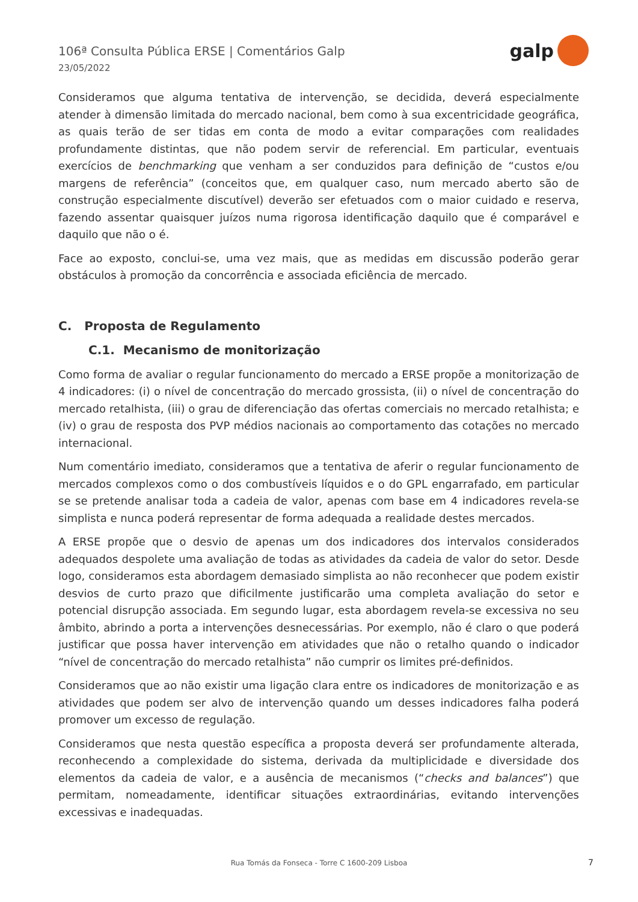106ª Consulta Pública ERSE | Comentários Galp
23/05/2022
galp
Consideramos que alguma tentativa de intervenção, se decidida, deverá especialmente atender à dimensão limitada do mercado nacional, bem como à sua excentricidade geográfica, as quais terão de ser tidas em conta de modo a evitar comparações com realidades profundamente distintas, que não podem servir de referencial. Em particular, eventuais exercícios de benchmarking que venham a ser conduzidos para definição de “custos e/ou margens de referência” (conceitos que, em qualquer caso, num mercado aberto são de construção especialmente discutível) deverão ser efetuados com o maior cuidado e reserva, fazendo assentar quaisquer juízos numa rigorosa identificação daquilo que é comparável e daquilo que não o é.
Face ao exposto, conclui-se, uma vez mais, que as medidas em discussão poderão gerar obstáculos à promoção da concorrência e associada eficiência de mercado.
C. Proposta de Regulamento
C.1. Mecanismo de monitorização
Como forma de avaliar o regular funcionamento do mercado a ERSE propõe a monitorização de 4 indicadores: (i) o nível de concentração do mercado grossista, (ii) o nível de concentração do mercado retalhista, (iii) o grau de diferenciação das ofertas comerciais no mercado retalhista; e (iv) o grau de resposta dos PVP médios nacionais ao comportamento das cotações no mercado internacional.
Num comentário imediato, consideramos que a tentativa de aferir o regular funcionamento de mercados complexos como o dos combustíveis líquidos e o do GPL engarrafado, em particular se se pretende analisar toda a cadeia de valor, apenas com base em 4 indicadores revela-se simplista e nunca poderá representar de forma adequada a realidade destes mercados.
A ERSE propõe que o desvio de apenas um dos indicadores dos intervalos considerados adequados despolete uma avaliação de todas as atividades da cadeia de valor do setor. Desde logo, consideramos esta abordagem demasiado simplista ao não reconhecer que podem existir desvios de curto prazo que dificilmente justificarão uma completa avaliação do setor e potencial disrupção associada. Em segundo lugar, esta abordagem revela-se excessiva no seu âmbito, abrindo a porta a intervenções desnecessárias. Por exemplo, não é claro o que poderá justificar que possa haver intervenção em atividades que não o retalho quando o indicador “nível de concentração do mercado retalhista” não cumprir os limites pré-definidos.
Consideramos que ao não existir uma ligação clara entre os indicadores de monitorização e as atividades que podem ser alvo de intervenção quando um desses indicadores falha poderá promover um excesso de regulação.
Consideramos que nesta questão específica a proposta deverá ser profundamente alterada, reconhecendo a complexidade do sistema, derivada da multiplicidade e diversidade dos elementos da cadeia de valor, e a ausência de mecanismos (“checks and balances”) que permitam, nomeadamente, identificar situações extraordinárias, evitando intervenções excessivas e inadequadas.
Rua Tomás da Fonseca - Torre C 1600-209 Lisboa 7